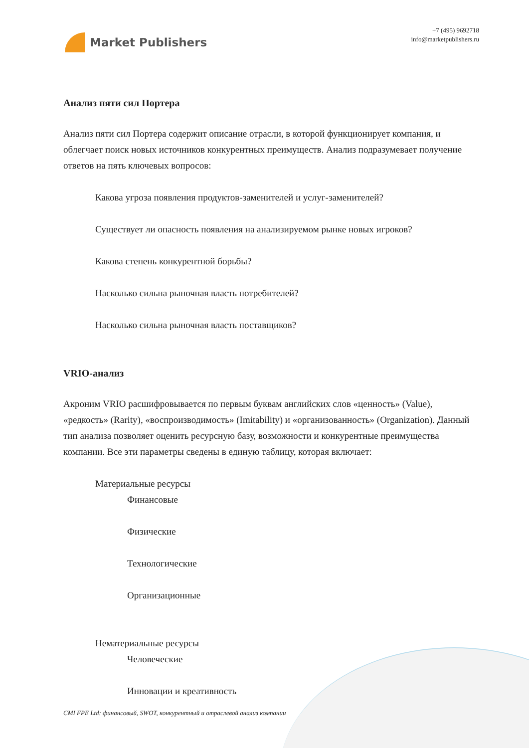Market Publishers
+7 (495) 9692718
info@marketpublishers.ru
Анализ пяти сил Портера
Анализ пяти сил Портера содержит описание отрасли, в которой функционирует компания, и облегчает поиск новых источников конкурентных преимуществ. Анализ подразумевает получение ответов на пять ключевых вопросов:
Какова угроза появления продуктов-заменителей и услуг-заменителей?
Существует ли опасность появления на анализируемом рынке новых игроков?
Какова степень конкурентной борьбы?
Насколько сильна рыночная власть потребителей?
Насколько сильна рыночная власть поставщиков?
VRIO-анализ
Акроним VRIO расшифровывается по первым буквам английских слов «ценность» (Value), «редкость» (Rarity), «воспроизводимость» (Imitability) и «организованность» (Organization). Данный тип анализа позволяет оценить ресурсную базу, возможности и конкурентные преимущества компании. Все эти параметры сведены в единую таблицу, которая включает:
Материальные ресурсы
Финансовые
Физические
Технологические
Организационные
Нематериальные ресурсы
Человеческие
Инновации и креативность
CMI FPE Ltd: финансовый, SWOT, конкурентный и отраслевой анализ компании